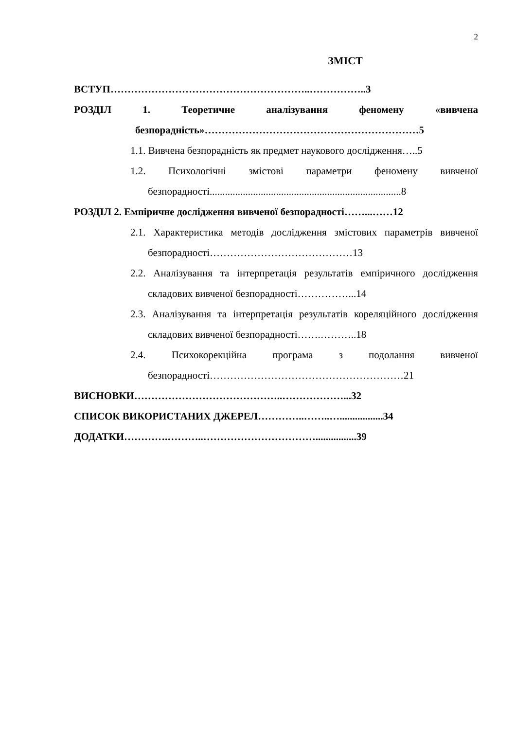2
ЗМІСТ
ВСТУП…………………………………………………..……………..3
РОЗДІЛ 1. Теоретичне аналізування феномену «вивчена безпорадність»………………………………………………………5
1.1. Вивчена безпорадність як предмет наукового дослідження…..5
1.2. Психологічні змістові параметри феномену вивченої безпорадності...........................................................................8
РОЗДІЛ 2. Емпіричне дослідження вивченої безпорадності……...……12
2.1. Характеристика методів дослідження змістових параметрів вивченої безпорадності……………………………………13
2.2. Аналізування та інтерпретація результатів емпіричного дослідження складових вивченої безпорадності……………...14
2.3. Аналізування та інтерпретація результатів кореляційного дослідження складових вивченої безпорадності…….………..18
2.4. Психокорекційна програма з подолання вивченої безпорадності…………………………………………………21
ВИСНОВКИ……………………………………..………………...32
СПИСОК ВИКОРИСТАНИХ ДЖЕРЕЛ…………..……..….................34
ДОДАТКИ………….………..……………………………................39